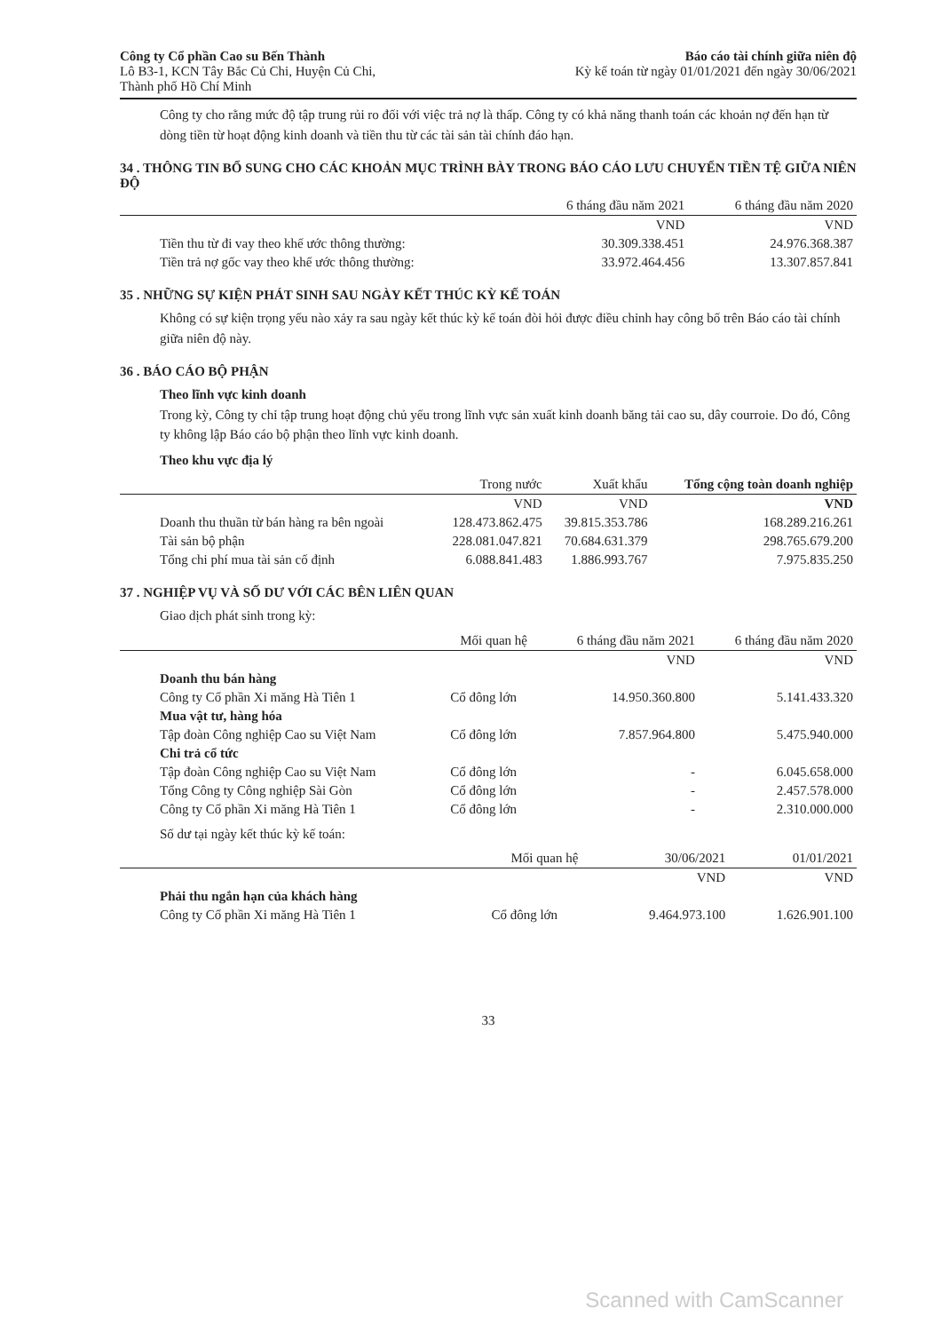Công ty Cổ phần Cao su Bến Thành
Lô B3-1, KCN Tây Bắc Củ Chi, Huyện Củ Chi,
Thành phố Hồ Chí Minh
Báo cáo tài chính giữa niên độ
Kỳ kế toán từ ngày 01/01/2021 đến ngày 30/06/2021
Công ty cho rằng mức độ tập trung rủi ro đối với việc trả nợ là thấp. Công ty có khả năng thanh toán các khoản nợ đến hạn từ dòng tiền từ hoạt động kinh doanh và tiền thu từ các tài sản tài chính đáo hạn.
34 . THÔNG TIN BỔ SUNG CHO CÁC KHOẢN MỤC TRÌNH BÀY TRONG BÁO CÁO LƯU CHUYỂN TIỀN TỆ GIỮA NIÊN ĐỘ
| | 6 tháng đầu năm 2021 | 6 tháng đầu năm 2020 |
| --- | --- | --- |
| | VND | VND |
| Tiền thu từ đi vay theo khế ước thông thường: | 30.309.338.451 | 24.976.368.387 |
| Tiền trả nợ gốc vay theo khế ước thông thường: | 33.972.464.456 | 13.307.857.841 |
35 . NHỮNG SỰ KIỆN PHÁT SINH SAU NGÀY KẾT THÚC KỲ KẾ TOÁN
Không có sự kiện trọng yếu nào xảy ra sau ngày kết thúc kỳ kế toán đòi hỏi được điều chỉnh hay công bố trên Báo cáo tài chính giữa niên độ này.
36 . BÁO CÁO BỘ PHẬN
Theo lĩnh vực kinh doanh
Trong kỳ, Công ty chỉ tập trung hoạt động chủ yếu trong lĩnh vực sản xuất kinh doanh băng tải cao su, dây courroie. Do đó, Công ty không lập Báo cáo bộ phận theo lĩnh vực kinh doanh.
Theo khu vực địa lý
| | Trong nước | Xuất khẩu | Tổng cộng toàn doanh nghiệp |
| --- | --- | --- | --- |
| | VND | VND | VND |
| Doanh thu thuần từ bán hàng ra bên ngoài | 128.473.862.475 | 39.815.353.786 | 168.289.216.261 |
| Tài sản bộ phận | 228.081.047.821 | 70.684.631.379 | 298.765.679.200 |
| Tổng chi phí mua tài sản cố định | 6.088.841.483 | 1.886.993.767 | 7.975.835.250 |
37 . NGHIỆP VỤ VÀ SỐ DƯ VỚI CÁC BÊN LIÊN QUAN
Giao dịch phát sinh trong kỳ:
| | Mối quan hệ | 6 tháng đầu năm 2021 | 6 tháng đầu năm 2020 |
| --- | --- | --- | --- |
| | | VND | VND |
| Doanh thu bán hàng | | | |
| Công ty Cổ phần Xi măng Hà Tiên 1 | Cổ đông lớn | 14.950.360.800 | 5.141.433.320 |
| Mua vật tư, hàng hóa | | | |
| Tập đoàn Công nghiệp Cao su Việt Nam | Cổ đông lớn | 7.857.964.800 | 5.475.940.000 |
| Chi trả cổ tức | | | |
| Tập đoàn Công nghiệp Cao su Việt Nam | Cổ đông lớn | - | 6.045.658.000 |
| Tổng Công ty Công nghiệp Sài Gòn | Cổ đông lớn | - | 2.457.578.000 |
| Công ty Cổ phần Xi măng Hà Tiên 1 | Cổ đông lớn | - | 2.310.000.000 |
Số dư tại ngày kết thúc kỳ kế toán:
| | Mối quan hệ | 30/06/2021 | 01/01/2021 |
| --- | --- | --- | --- |
| | | VND | VND |
| Phải thu ngắn hạn của khách hàng | | | |
| Công ty Cổ phần Xi măng Hà Tiên 1 | Cổ đông lớn | 9.464.973.100 | 1.626.901.100 |
33
Scanned with CamScanner